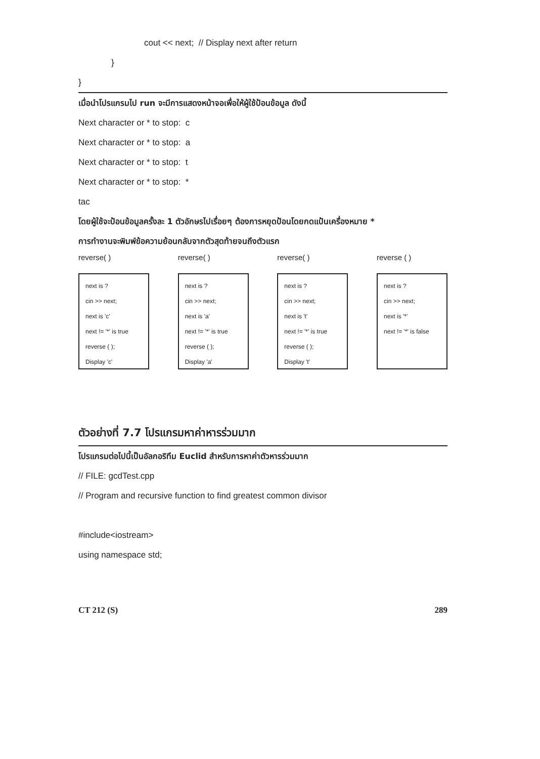cout << next; // Display next after return
}
}
เมื่อนำโปรแกรมไป run จะมีการแสดงหน้าจอเพื่อให้ผู้ใช้ป้อนข้อมูล ดังนี้
Next character or * to stop: c
Next character or * to stop: a
Next character or * to stop: t
Next character or * to stop: *
tac
โดยผู้ใช้จะป้อนข้อมูลครั้งละ 1 ตัวอักษรไปเรื่อยๆ ต้องการหยุดป้อนโดยกดแป้นเครื่องหมาย *
การทำงานจะพิมพ์ข้อความย้อนกลับจากตัวสุดท้ายจนถึงตัวแรก
reverse( )
next is ?
cin >> next;
next is 'c'
next != '*' is true
reverse ( );
Display 'c'
reverse( )
next is ?
cin >> next;
next is 'a'
next != '*' is true
reverse ( );
Display 'a'
reverse( )
next is ?
cin >> next;
next is 't'
next != '*' is true
reverse ( );
Display 't'
reverse ( )
next is ?
cin >> next;
next is '*'
next != '*' is false
ตัวอย่างที่ 7.7 โปรแกรมหาค่าหารร่วมมาก
โปรแกรมต่อไปนี้เป็นอัลกอริทึม Euclid สำหรับการหาค่าตัวหารร่วมมาก
// FILE: gcdTest.cpp
// Program and recursive function to find greatest common divisor
#include<iostream>
using namespace std;
CT 212 (S) 289